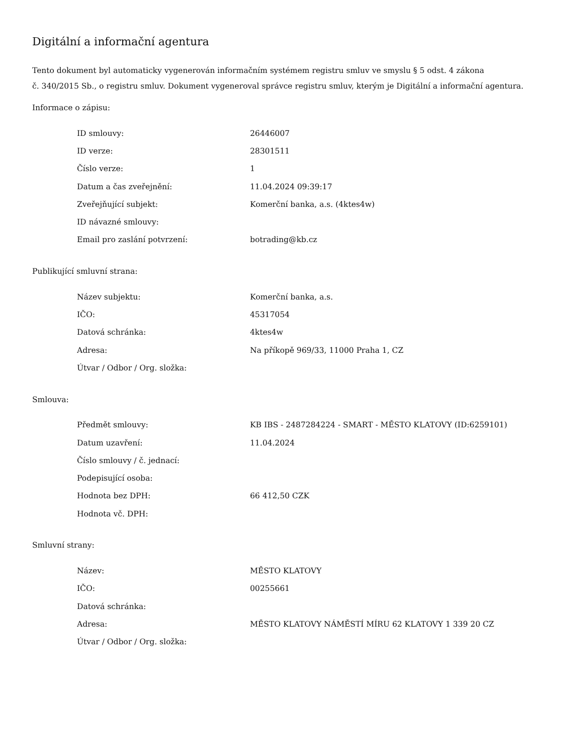Digitální a informační agentura
Tento dokument byl automaticky vygenerován informačním systémem registru smluv ve smyslu § 5 odst. 4 zákona
č. 340/2015 Sb., o registru smluv. Dokument vygeneroval správce registru smluv, kterým je Digitální a informační agentura.
Informace o zápisu:
| ID smlouvy: | 26446007 |
| ID verze: | 28301511 |
| Číslo verze: | 1 |
| Datum a čas zveřejnění: | 11.04.2024 09:39:17 |
| Zveřejňující subjekt: | Komerční banka, a.s. (4ktes4w) |
| ID návazné smlouvy: | |
| Email pro zaslání potvrzení: | botrading@kb.cz |
Publikující smluvní strana:
| Název subjektu: | Komerční banka, a.s. |
| IČO: | 45317054 |
| Datová schránka: | 4ktes4w |
| Adresa: | Na příkopě 969/33, 11000 Praha 1, CZ |
| Útvar / Odbor / Org. složka: | |
Smlouva:
| Předmět smlouvy: | KB IBS - 2487284224 - SMART - MĚSTO KLATOVY (ID:6259101) |
| Datum uzavření: | 11.04.2024 |
| Číslo smlouvy / č. jednací: | |
| Podepisující osoba: | |
| Hodnota bez DPH: | 66 412,50 CZK |
| Hodnota vč. DPH: | |
Smluvní strany:
| Název: | MĚSTO KLATOVY |
| IČO: | 00255661 |
| Datová schránka: | |
| Adresa: | MĚSTO KLATOVY NÁMĚSTÍ MÍRU 62 KLATOVY 1 339 20 CZ |
| Útvar / Odbor / Org. složka: | |